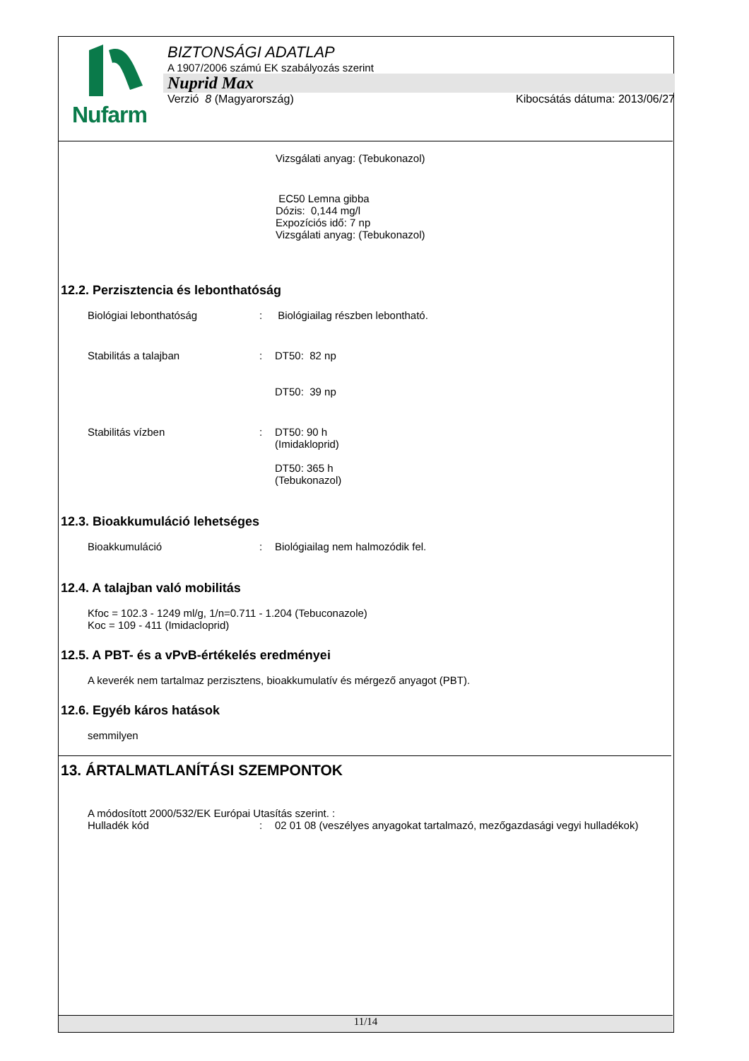Nufarm
BIZTONSÁGI ADATLAP
A 1907/2006 számú EK szabályozás szerint
Nuprid Max
Verzió 8 (Magyarország) Kibocsátás dátuma: 2013/06/27
Vizsgálati anyag: (Tebukonazol)
EC50 Lemna gibba
Dózis: 0,144 mg/l
Expozíciós idő: 7 np
Vizsgálati anyag: (Tebukonazol)
12.2. Perzisztencia és lebonthatóság
Biológiai lebonthatóság : Biológiailag részben lebontható.
Stabilitás a talajban : DT50: 82 np
DT50: 39 np
Stabilitás vízben : DT50: 90 h
(Imidakloprid)
DT50: 365 h
(Tebukonazol)
12.3. Bioakkumuláció lehetséges
Bioakkumuláció : Biológiailag nem halmozódik fel.
12.4. A talajban való mobilitás
Kfoc = 102.3 - 1249 ml/g, 1/n=0.711 - 1.204 (Tebuconazole)
Koc = 109 - 411 (Imidacloprid)
12.5. A PBT- és a vPvB-értékelés eredményei
A keverék nem tartalmaz perzisztens, bioakkumulatív és mérgező anyagot (PBT).
12.6. Egyéb káros hatások
semmilyen
13. ÁRTALMATLANÍTÁSI SZEMPONTOK
A módosított 2000/532/EK Európai Utasítás szerint. :
Hulladék kód : 02 01 08 (veszélyes anyagokat tartalmazó, mezőgazdasági vegyi hulladékok)
11/14